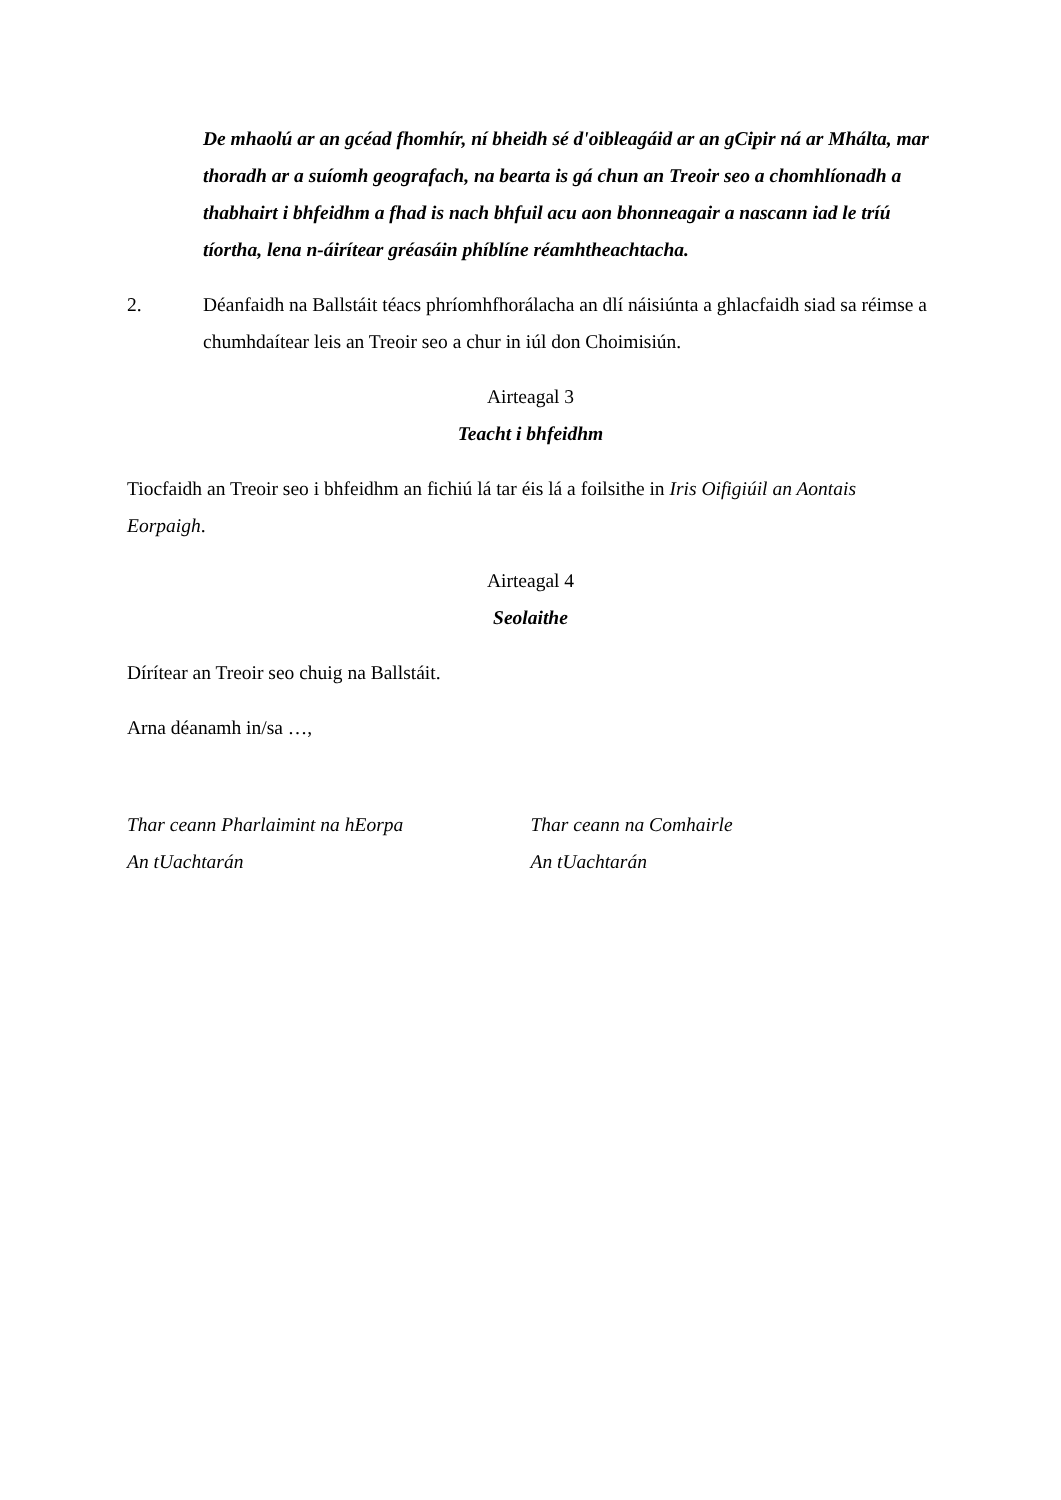De mhaolú ar an gcéad fhomhír, ní bheidh sé d'oibleagáid ar an gCipir ná ar Mhálta, mar thoradh ar a suíomh geografach, na bearta is gá chun an Treoir seo a chomhlíonadh a thabhairt i bhfeidhm a fhad is nach bhfuil acu aon bhonneagair a nascann iad le tríú tíortha, lena n-áirítear gréasáin phíblíne réamhtheachtacha.
2. Déanfaidh na Ballstáit téacs phríomhfhorálacha an dlí náisiúnta a ghlacfaidh siad sa réimse a chumhdaítear leis an Treoir seo a chur in iúl don Choimisiún.
Airteagal 3
Teacht i bhfeidhm
Tiocfaidh an Treoir seo i bhfeidhm an fichiú lá tar éis lá a foilsithe in Iris Oifigiúil an Aontais Eorpaigh.
Airteagal 4
Seolaithe
Dírítear an Treoir seo chuig na Ballstáit.
Arna déanamh in/sa …,
Thar ceann Pharlaimint na hEorpa
An tUachtarán
Thar ceann na Comhairle
An tUachtarán